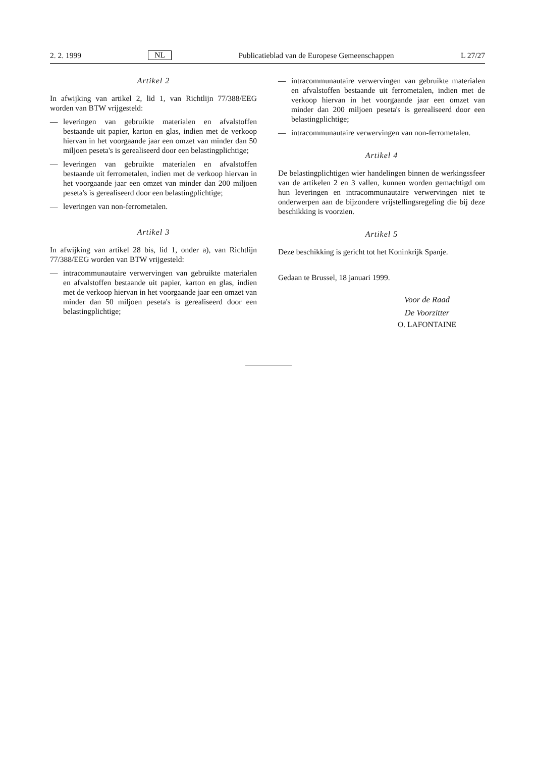2. 2. 1999 NL Publicatieblad van de Europese Gemeenschappen L 27/27
Artikel 2
In afwijking van artikel 2, lid 1, van Richtlijn 77/388/EEG worden van BTW vrijgesteld:
— leveringen van gebruikte materialen en afvalstoffen bestaande uit papier, karton en glas, indien met de verkoop hiervan in het voorgaande jaar een omzet van minder dan 50 miljoen peseta's is gerealiseerd door een belastingplichtige;
— leveringen van gebruikte materialen en afvalstoffen bestaande uit ferrometalen, indien met de verkoop hiervan in het voorgaande jaar een omzet van minder dan 200 miljoen peseta's is gerealiseerd door een belastingplichtige;
— leveringen van non-ferrometalen.
Artikel 3
In afwijking van artikel 28 bis, lid 1, onder a), van Richtlijn 77/388/EEG worden van BTW vrijgesteld:
— intracommunautaire verwervingen van gebruikte materialen en afvalstoffen bestaande uit papier, karton en glas, indien met de verkoop hiervan in het voorgaande jaar een omzet van minder dan 50 miljoen peseta's is gerealiseerd door een belastingplichtige;
— intracommunautaire verwervingen van gebruikte materialen en afvalstoffen bestaande uit ferrometalen, indien met de verkoop hiervan in het voorgaande jaar een omzet van minder dan 200 miljoen peseta's is gerealiseerd door een belastingplichtige;
— intracommunautaire verwervingen van non-ferrometalen.
Artikel 4
De belastingplichtigen wier handelingen binnen de werkingssfeer van de artikelen 2 en 3 vallen, kunnen worden gemachtigd om hun leveringen en intracommunautaire verwervingen niet te onderwerpen aan de bijzondere vrijstellingsregeling die bij deze beschikking is voorzien.
Artikel 5
Deze beschikking is gericht tot het Koninkrijk Spanje.
Gedaan te Brussel, 18 januari 1999.
Voor de Raad
De Voorzitter
O. LAFONTAINE